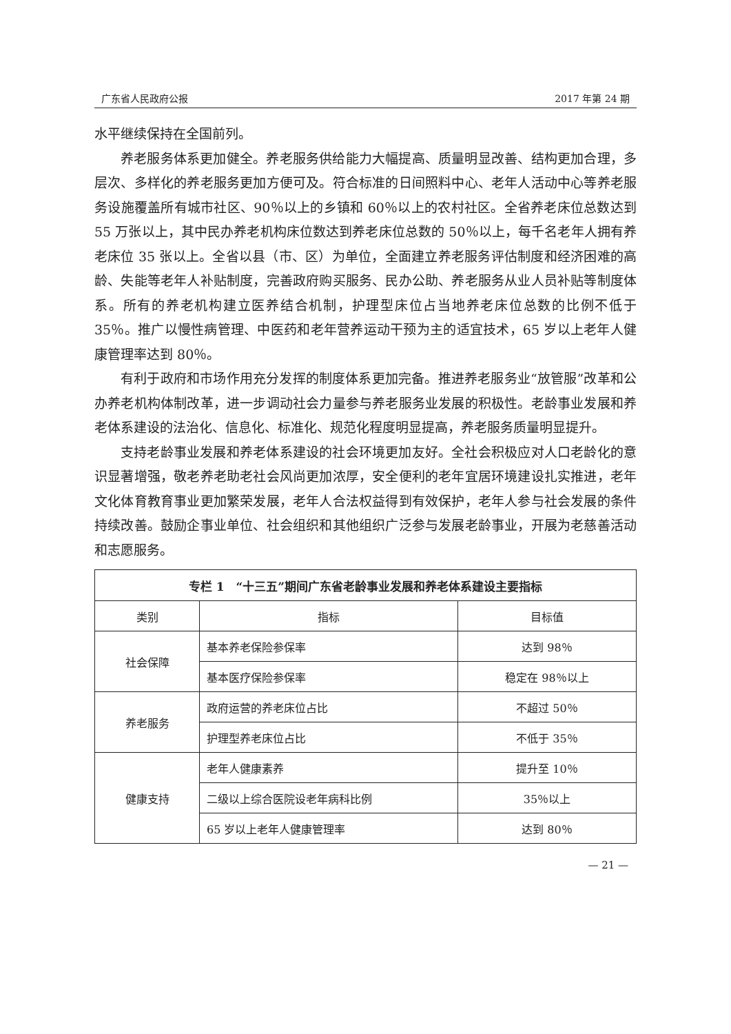广东省人民政府公报 2017 年第 24 期
水平继续保持在全国前列。
养老服务体系更加健全。养老服务供给能力大幅提高、质量明显改善、结构更加合理，多层次、多样化的养老服务更加方便可及。符合标准的日间照料中心、老年人活动中心等养老服务设施覆盖所有城市社区、90％以上的乡镇和 60％以上的农村社区。全省养老床位总数达到 55 万张以上，其中民办养老机构床位数达到养老床位总数的 50％以上，每千名老年人拥有养老床位 35 张以上。全省以县（市、区）为单位，全面建立养老服务评估制度和经济困难的高龄、失能等老年人补贴制度，完善政府购买服务、民办公助、养老服务从业人员补贴等制度体系。所有的养老机构建立医养结合机制，护理型床位占当地养老床位总数的比例不低于 35％。推广以慢性病管理、中医药和老年营养运动干预为主的适宜技术，65 岁以上老年人健康管理率达到 80％。
有利于政府和市场作用充分发挥的制度体系更加完备。推进养老服务业“放管服”改革和公办养老机构体制改革，进一步调动社会力量参与养老服务业发展的积极性。老龄事业发展和养老体系建设的法治化、信息化、标准化、规范化程度明显提高，养老服务质量明显提升。
支持老龄事业发展和养老体系建设的社会环境更加友好。全社会积极应对人口老龄化的意识显著增强，敬老养老助老社会风尚更加浓厚，安全便利的老年宜居环境建设扎实推进，老年文化体育教育事业更加繁荣发展，老年人合法权益得到有效保护，老年人参与社会发展的条件持续改善。鼓励企事业单位、社会组织和其他组织广泛参与发展老龄事业，开展为老慈善活动和志愿服务。
| 专栏 1 “十三五”期间广东省老龄事业发展和养老体系建设主要指标 | | |
| --- | --- | --- |
| 类别 | 指标 | 目标值 |
| 社会保障 | 基本养老保险参保率 | 达到 98％ |
| | 基本医疗保险参保率 | 稳定在 98％以上 |
| 养老服务 | 政府运营的养老床位占比 | 不超过 50％ |
| | 护理型养老床位占比 | 不低于 35％ |
| 健康支持 | 老年人健康素养 | 提升至 10％ |
| | 二级以上综合医院设老年病科比例 | 35％以上 |
| | 65 岁以上老年人健康管理率 | 达到 80％ |
— 21 —